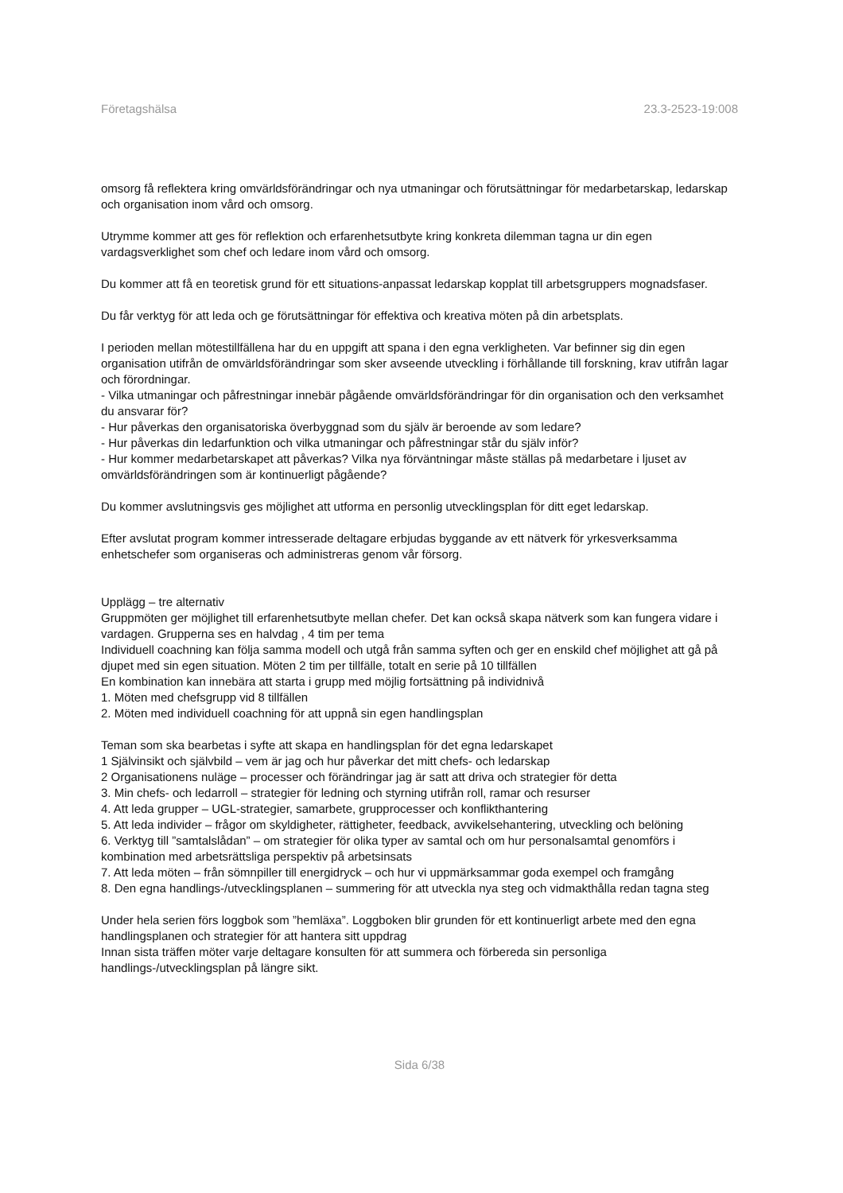Företagshälsa 23.3-2523-19:008
omsorg få reflektera kring omvärldsförändringar och nya utmaningar och förutsättningar för medarbetarskap, ledarskap och organisation inom vård och omsorg.
Utrymme kommer att ges för reflektion och erfarenhetsutbyte kring konkreta dilemman tagna ur din egen vardagsverklighet som chef och ledare inom vård och omsorg.
Du kommer att få en teoretisk grund för ett situations-anpassat ledarskap kopplat till arbetsgruppers mognadsfaser.
Du får verktyg för att leda och ge förutsättningar för effektiva och kreativa möten på din arbetsplats.
I perioden mellan mötestillfällena har du en uppgift att spana i den egna verkligheten. Var befinner sig din egen organisation utifrån de omvärldsförändringar som sker avseende utveckling i förhållande till forskning, krav utifrån lagar och förordningar.
- Vilka utmaningar och påfrestningar innebär pågående omvärldsförändringar för din organisation och den verksamhet du ansvarar för?
- Hur påverkas den organisatoriska överbyggnad som du själv är beroende av som ledare?
- Hur påverkas din ledarfunktion och vilka utmaningar och påfrestningar står du själv inför?
- Hur kommer medarbetarskapet att påverkas? Vilka nya förväntningar måste ställas på medarbetare i ljuset av omvärldsförändringen som är kontinuerligt pågående?
Du kommer avslutningsvis ges möjlighet att utforma en personlig utvecklingsplan för ditt eget ledarskap.
Efter avslutat program kommer intresserade deltagare erbjudas byggande av ett nätverk för yrkesverksamma enhetschefer som organiseras och administreras genom vår försorg.
Upplägg – tre alternativ
Gruppmöten ger möjlighet till erfarenhetsutbyte mellan chefer. Det kan också skapa nätverk som kan fungera vidare i vardagen. Grupperna ses en halvdag , 4 tim per tema
Individuell coachning kan följa samma modell och utgå från samma syften och ger en enskild chef möjlighet att gå på djupet med sin egen situation. Möten 2 tim per tillfälle, totalt en serie på 10 tillfällen
En kombination kan innebära att starta i grupp med möjlig fortsättning på individnivå
1. Möten med chefsgrupp vid 8 tillfällen
2. Möten med individuell coachning för att uppnå sin egen handlingsplan
Teman som ska bearbetas i syfte att skapa en handlingsplan för det egna ledarskapet
1 Självinsikt och självbild – vem är jag och hur påverkar det mitt chefs- och ledarskap
2 Organisationens nuläge – processer och förändringar jag är satt att driva och strategier för detta
3. Min chefs- och ledarroll – strategier för ledning och styrning utifrån roll, ramar och resurser
4. Att leda grupper – UGL-strategier, samarbete, grupprocesser och konflikthantering
5. Att leda individer – frågor om skyldigheter, rättigheter, feedback, avvikelsehantering, utveckling och belöning
6. Verktyg till ”samtalslådan” – om strategier för olika typer av samtal och om hur personalsamtal genomförs i kombination med arbetsrättsliga perspektiv på arbetsinsats
7. Att leda möten – från sömnpiller till energidryck – och hur vi uppmärksammar goda exempel och framgång
8. Den egna handlings-/utvecklingsplanen – summering för att utveckla nya steg och vidmakthålla redan tagna steg
Under hela serien förs loggbok som ”hemläxa”. Loggboken blir grunden för ett kontinuerligt arbete med den egna handlingsplanen och strategier för att hantera sitt uppdrag
Innan sista träffen möter varje deltagare konsulten för att summera och förbereda sin personliga handlings-/utvecklingsplan på längre sikt.
Sida 6/38